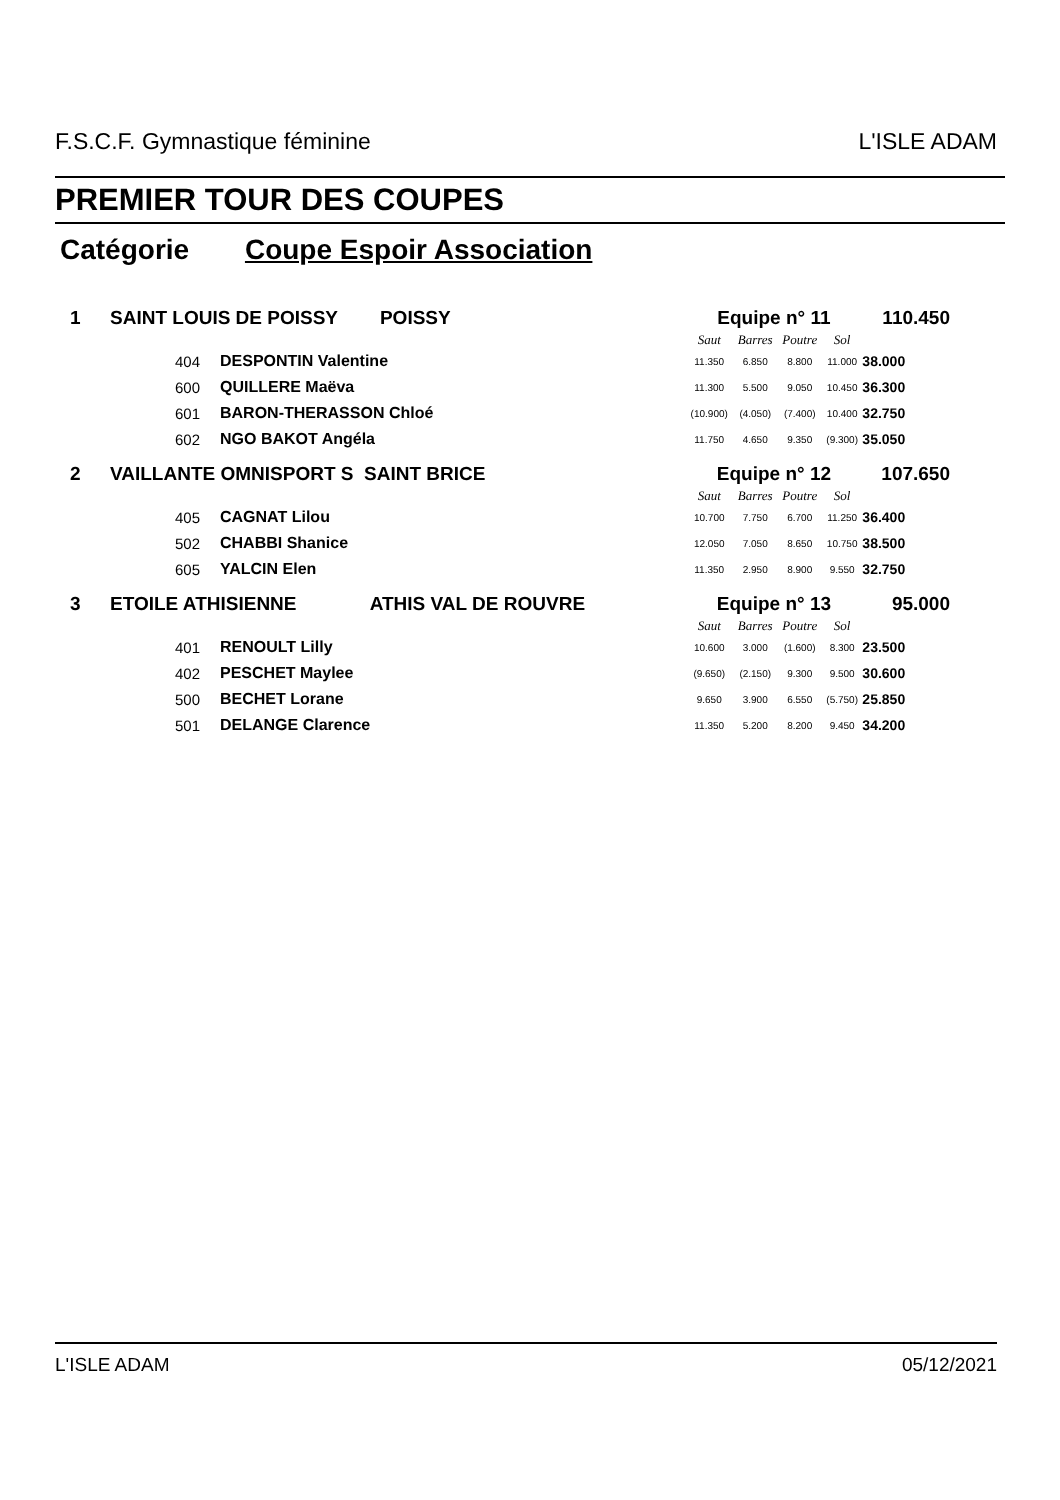F.S.C.F. Gymnastique féminine L'ISLE ADAM
PREMIER TOUR DES COUPES
Catégorie Coupe Espoir Association
| 1 | SAINT LOUIS DE POISSY POISSY | | Equipe n° 11 | | | | 110.450 |
| | | | Saut | Barres | Poutre | Sol | |
| | 404 | DESPONTIN Valentine | 11.350 | 6.850 | 8.800 | 11.000 | 38.000 |
| | 600 | QUILLERE Maëva | 11.300 | 5.500 | 9.050 | 10.450 | 36.300 |
| | 601 | BARON-THERASSON Chloé | (10.900) | (4.050) | (7.400) | 10.400 | 32.750 |
| | 602 | NGO BAKOT Angéla | 11.750 | 4.650 | 9.350 | (9.300) | 35.050 |
| 2 | VAILLANTE OMNISPORT S SAINT BRICE | | Equipe n° 12 | | | | 107.650 |
| | | | Saut | Barres | Poutre | Sol | |
| | 405 | CAGNAT Lilou | 10.700 | 7.750 | 6.700 | 11.250 | 36.400 |
| | 502 | CHABBI Shanice | 12.050 | 7.050 | 8.650 | 10.750 | 38.500 |
| | 605 | YALCIN Elen | 11.350 | 2.950 | 8.900 | 9.550 | 32.750 |
| 3 | ETOILE ATHISIENNE ATHIS VAL DE ROUVRE | | Equipe n° 13 | | | | 95.000 |
| | | | Saut | Barres | Poutre | Sol | |
| | 401 | RENOULT Lilly | 10.600 | 3.000 | (1.600) | 8.300 | 23.500 |
| | 402 | PESCHET Maylee | (9.650) | (2.150) | 9.300 | 9.500 | 30.600 |
| | 500 | BECHET Lorane | 9.650 | 3.900 | 6.550 | (5.750) | 25.850 |
| | 501 | DELANGE Clarence | 11.350 | 5.200 | 8.200 | 9.450 | 34.200 |
L'ISLE ADAM 05/12/2021